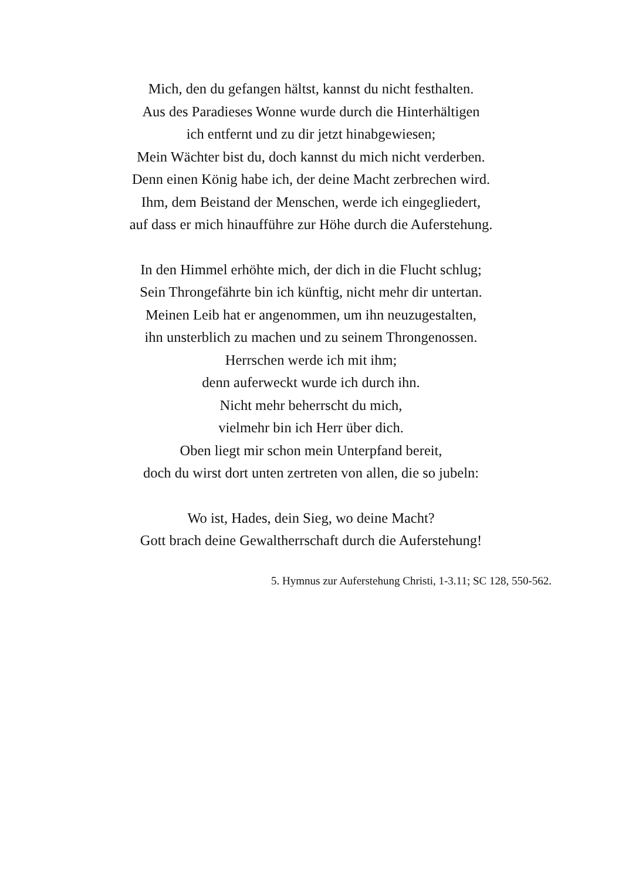Mich, den du gefangen hältst, kannst du nicht festhalten.
Aus des Paradieses Wonne wurde durch die Hinterhältigen
ich entfernt und zu dir jetzt hinabgewiesen;
Mein Wächter bist du, doch kannst du mich nicht verderben.
Denn einen König habe ich, der deine Macht zerbrechen wird.
Ihm, dem Beistand der Menschen, werde ich eingegliedert,
auf dass er mich hinaufführe zur Höhe durch die Auferstehung.
In den Himmel erhöhte mich, der dich in die Flucht schlug;
Sein Throngefährte bin ich künftig, nicht mehr dir untertan.
Meinen Leib hat er angenommen, um ihn neuzugestalten,
ihn unsterblich zu machen und zu seinem Throngenossen.
Herrschen werde ich mit ihm;
denn auferweckt wurde ich durch ihn.
Nicht mehr beherrscht du mich,
vielmehr bin ich Herr über dich.
Oben liegt mir schon mein Unterpfand bereit,
doch du wirst dort unten zertreten von allen, die so jubeln:
Wo ist, Hades, dein Sieg, wo deine Macht?
Gott brach deine Gewaltherrschaft durch die Auferstehung!
5. Hymnus zur Auferstehung Christi, 1-3.11; SC 128, 550-562.